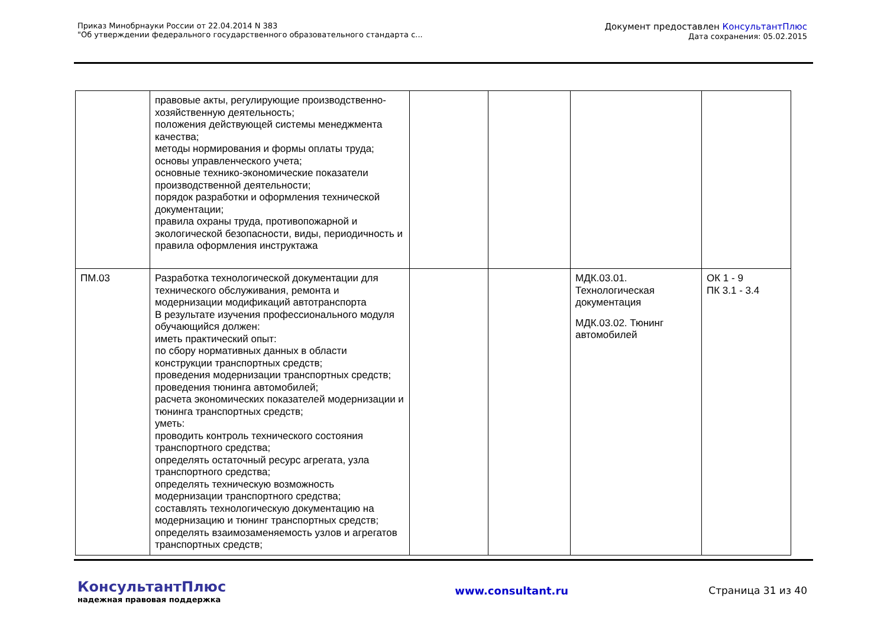Приказ Минобрнауки России от 22.04.2014 N 383
"Об утверждении федерального государственного образовательного стандарта с...
Документ предоставлен КонсультантПлюс
Дата сохранения: 05.02.2015
| | правовые акты, регулирующие производственно-хозяйственную деятельность; положения действующей системы менеджмента качества; методы нормирования и формы оплаты труда; основы управленческого учета; основные технико-экономические показатели производственной деятельности; порядок разработки и оформления технической документации; правила охраны труда, противопожарной и экологической безопасности, виды, периодичность и правила оформления инструктажа | | | | |
| ПМ.03 | Разработка технологической документации для технического обслуживания, ремонта и модернизации модификаций автотранспорта В результате изучения профессионального модуля обучающийся должен: иметь практический опыт: по сбору нормативных данных в области конструкции транспортных средств; проведения модернизации транспортных средств; проведения тюнинга автомобилей; расчета экономических показателей модернизации и тюнинга транспортных средств; уметь: проводить контроль технического состояния транспортного средства; определять остаточный ресурс агрегата, узла транспортного средства; определять техническую возможность модернизации транспортного средства; составлять технологическую документацию на модернизацию и тюнинг транспортных средств; определять взаимозаменяемость узлов и агрегатов транспортных средств; | | | МДК.03.01. Технологическая документация МДК.03.02. Тюнинг автомобилей | ОК 1 - 9 ПК 3.1 - 3.4 |
КонсультантПлюс
надежная правовая поддержка
www.consultant.ru Страница 31 из 40